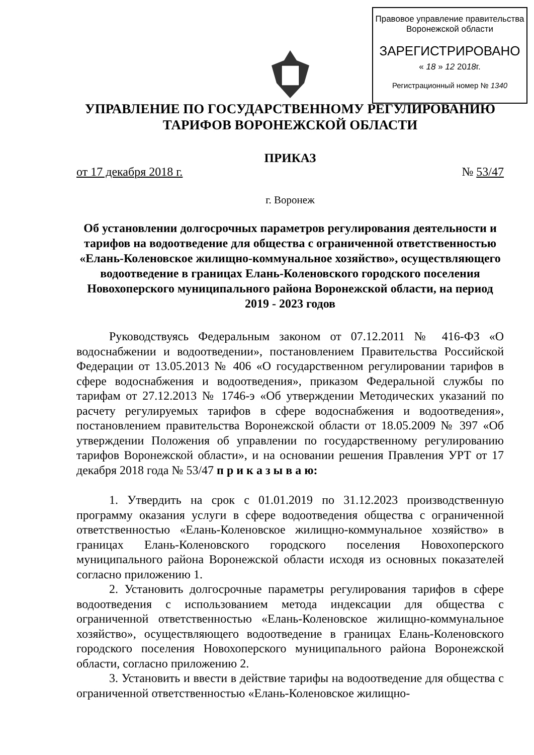Правовое управление правительства
Воронежской области
ЗАРЕГИСТРИРОВАНО
« 18 » 12 2018г.
Регистрационный номер № 1340
УПРАВЛЕНИЕ ПО ГОСУДАРСТВЕННОМУ РЕГУЛИРОВАНИЮ
ТАРИФОВ ВОРОНЕЖСКОЙ ОБЛАСТИ
ПРИКАЗ
от 17 декабря 2018 г. № 53/47
г. Воронеж
Об установлении долгосрочных параметров регулирования деятельности и тарифов на водоотведение для общества с ограниченной ответственностью «Елань-Коленовское жилищно-коммунальное хозяйство», осуществляющего водоотведение в границах Елань-Коленовского городского поселения Новохоперского муниципального района Воронежской области, на период 2019 - 2023 годов
Руководствуясь Федеральным законом от 07.12.2011 № 416-ФЗ «О водоснабжении и водоотведении», постановлением Правительства Российской Федерации от 13.05.2013 № 406 «О государственном регулировании тарифов в сфере водоснабжения и водоотведения», приказом Федеральной службы по тарифам от 27.12.2013 № 1746-э «Об утверждении Методических указаний по расчету регулируемых тарифов в сфере водоснабжения и водоотведения», постановлением правительства Воронежской области от 18.05.2009 № 397 «Об утверждении Положения об управлении по государственному регулированию тарифов Воронежской области», и на основании решения Правления УРТ от 17 декабря 2018 года № 53/47 п р и к а з ы в а ю:
1. Утвердить на срок с 01.01.2019 по 31.12.2023 производственную программу оказания услуги в сфере водоотведения общества с ограниченной ответственностью «Елань-Коленовское жилищно-коммунальное хозяйство» в границах Елань-Коленовского городского поселения Новохоперского муниципального района Воронежской области исходя из основных показателей согласно приложению 1.
2. Установить долгосрочные параметры регулирования тарифов в сфере водоотведения с использованием метода индексации для общества с ограниченной ответственностью «Елань-Коленовское жилищно-коммунальное хозяйство», осуществляющего водоотведение в границах Елань-Коленовского городского поселения Новохоперского муниципального района Воронежской области, согласно приложению 2.
3. Установить и ввести в действие тарифы на водоотведение для общества с ограниченной ответственностью «Елань-Коленовское жилищно-